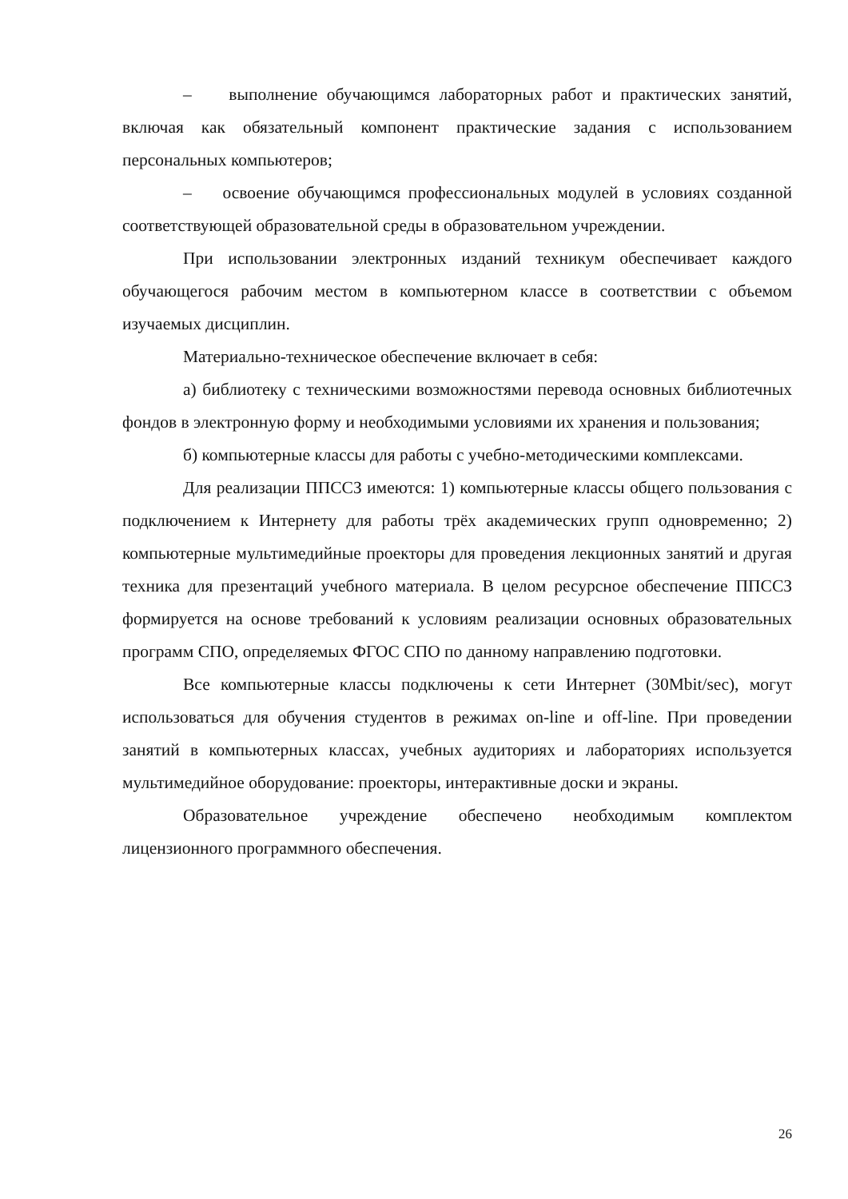– выполнение обучающимся лабораторных работ и практических занятий, включая как обязательный компонент практические задания с использованием персональных компьютеров;
– освоение обучающимся профессиональных модулей в условиях созданной соответствующей образовательной среды в образовательном учреждении.
При использовании электронных изданий техникум обеспечивает каждого обучающегося рабочим местом в компьютерном классе в соответствии с объемом изучаемых дисциплин.
Материально-техническое обеспечение включает в себя:
а) библиотеку с техническими возможностями перевода основных библиотечных фондов в электронную форму и необходимыми условиями их хранения и пользования;
б) компьютерные классы для работы с учебно-методическими комплексами.
Для реализации ППССЗ имеются: 1) компьютерные классы общего пользования с подключением к Интернету для работы трёх академических групп одновременно; 2) компьютерные мультимедийные проекторы для проведения лекционных занятий и другая техника для презентаций учебного материала. В целом ресурсное обеспечение ППССЗ формируется на основе требований к условиям реализации основных образовательных программ СПО, определяемых ФГОС СПО по данному направлению подготовки.
Все компьютерные классы подключены к сети Интернет (30Mbit/sec), могут использоваться для обучения студентов в режимах on-line и off-line. При проведении занятий в компьютерных классах, учебных аудиториях и лабораториях используется мультимедийное оборудование: проекторы, интерактивные доски и экраны.
Образовательное учреждение обеспечено необходимым комплектом лицензионного программного обеспечения.
26